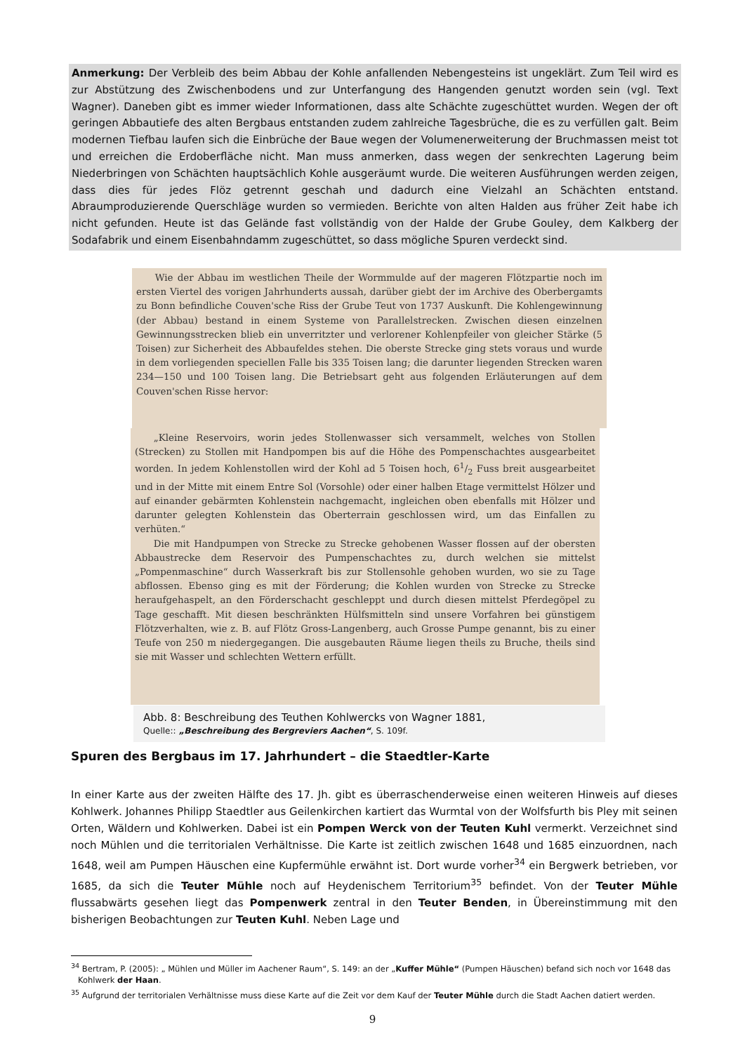Anmerkung: Der Verbleib des beim Abbau der Kohle anfallenden Nebengesteins ist ungeklärt. Zum Teil wird es zur Abstützung des Zwischenbodens und zur Unterfangung des Hangenden genutzt worden sein (vgl. Text Wagner). Daneben gibt es immer wieder Informationen, dass alte Schächte zugeschüttet wurden. Wegen der oft geringen Abbautiefe des alten Bergbaus entstanden zudem zahlreiche Tagesbrüche, die es zu verfüllen galt. Beim modernen Tiefbau laufen sich die Einbrüche der Baue wegen der Volumenerweiterung der Bruchmassen meist tot und erreichen die Erdoberfläche nicht. Man muss anmerken, dass wegen der senkrechten Lagerung beim Niederbringen von Schächten hauptsächlich Kohle ausgeräumt wurde. Die weiteren Ausführungen werden zeigen, dass dies für jedes Flöz getrennt geschah und dadurch eine Vielzahl an Schächten entstand. Abraumproduzierende Querschläge wurden so vermieden. Berichte von alten Halden aus früher Zeit habe ich nicht gefunden. Heute ist das Gelände fast vollständig von der Halde der Grube Gouley, dem Kalkberg der Sodafabrik und einem Eisenbahndamm zugeschüttet, so dass mögliche Spuren verdeckt sind.
Wie der Abbau im westlichen Theile der Wormmulde auf der mageren Flötzpartie noch im ersten Viertel des vorigen Jahrhunderts aussah, darüber giebt der im Archive des Oberbergamts zu Bonn befindliche Couven'sche Riss der Grube Teut von 1737 Auskunft. Die Kohlengewinnung (der Abbau) bestand in einem Systeme von Parallelstrecken. Zwischen diesen einzelnen Gewinnungsstrecken blieb ein unverritzter und verlorener Kohlenpfeiler von gleicher Stärke (5 Toisen) zur Sicherheit des Abbaufeldes stehen. Die oberste Strecke ging stets voraus und wurde in dem vorliegenden speciellen Falle bis 335 Toisen lang; die darunter liegenden Strecken waren 234—150 und 100 Toisen lang. Die Betriebsart geht aus folgenden Erläuterungen auf dem Couven'schen Risse hervor:
„Kleine Reservoirs, worin jedes Stollenwasser sich versammelt, welches von Stollen (Strecken) zu Stollen mit Handpompen bis auf die Höhe des Pompenschachtes ausgearbeitet worden. In jedem Kohlenstollen wird der Kohl ad 5 Toisen hoch, 61/2 Fuss breit ausgearbeitet und in der Mitte mit einem Entre Sol (Vorsohle) oder einer halben Etage vermittelst Hölzer und auf einander gebärmten Kohlenstein nachgemacht, ingleichen oben ebenfalls mit Hölzer und darunter gelegten Kohlenstein das Oberterrain geschlossen wird, um das Einfallen zu verhüten.“
Die mit Handpumpen von Strecke zu Strecke gehobenen Wasser flossen auf der obersten Abbaustrecke dem Reservoir des Pumpenschachtes zu, durch welchen sie mittelst „Pompenmaschine“ durch Wasserkraft bis zur Stollensohle gehoben wurden, wo sie zu Tage abflossen. Ebenso ging es mit der Förderung; die Kohlen wurden von Strecke zu Strecke heraufgehaspelt, an den Förderschacht geschleppt und durch diesen mittelst Pferdegöpel zu Tage geschafft. Mit diesen beschränkten Hülfsmitteln sind unsere Vorfahren bei günstigem Flötzverhalten, wie z. B. auf Flötz Gross-Langenberg, auch Grosse Pumpe genannt, bis zu einer Teufe von 250 m niedergegangen. Die ausgebauten Räume liegen theils zu Bruche, theils sind sie mit Wasser und schlechten Wettern erfüllt.
Abb. 8: Beschreibung des Teuthen Kohlwercks von Wagner 1881,
Quelle:: „Beschreibung des Bergreviers Aachen“, S. 109f.
Spuren des Bergbaus im 17. Jahrhundert – die Staedtler-Karte
In einer Karte aus der zweiten Hälfte des 17. Jh. gibt es überraschenderweise einen weiteren Hinweis auf dieses Kohlwerk. Johannes Philipp Staedtler aus Geilenkirchen kartiert das Wurmtal von der Wolfsfurth bis Pley mit seinen Orten, Wäldern und Kohlwerken. Dabei ist ein Pompen Werck von der Teuten Kuhl vermerkt. Verzeichnet sind noch Mühlen und die territorialen Verhältnisse. Die Karte ist zeitlich zwischen 1648 und 1685 einzuordnen, nach 1648, weil am Pumpen Häuschen eine Kupfermühle erwähnt ist. Dort wurde vorher<sup>34</sup> ein Bergwerk betrieben, vor 1685, da sich die Teuter Mühle noch auf Heydenischem Territorium<sup>35</sup> befindet. Von der Teuter Mühle flussabwärts gesehen liegt das Pompenwerk zentral in den Teuter Benden, in Übereinstimmung mit den bisherigen Beobachtungen zur Teuten Kuhl. Neben Lage und
<sup>34</sup> Bertram, P. (2005): „ Mühlen und Müller im Aachener Raum“, S. 149: an der „Kuffer Mühle“ (Pumpen Häuschen) befand sich noch vor 1648 das Kohlwerk der Haan.
<sup>35</sup> Aufgrund der territorialen Verhältnisse muss diese Karte auf die Zeit vor dem Kauf der Teuter Mühle durch die Stadt Aachen datiert werden.
9